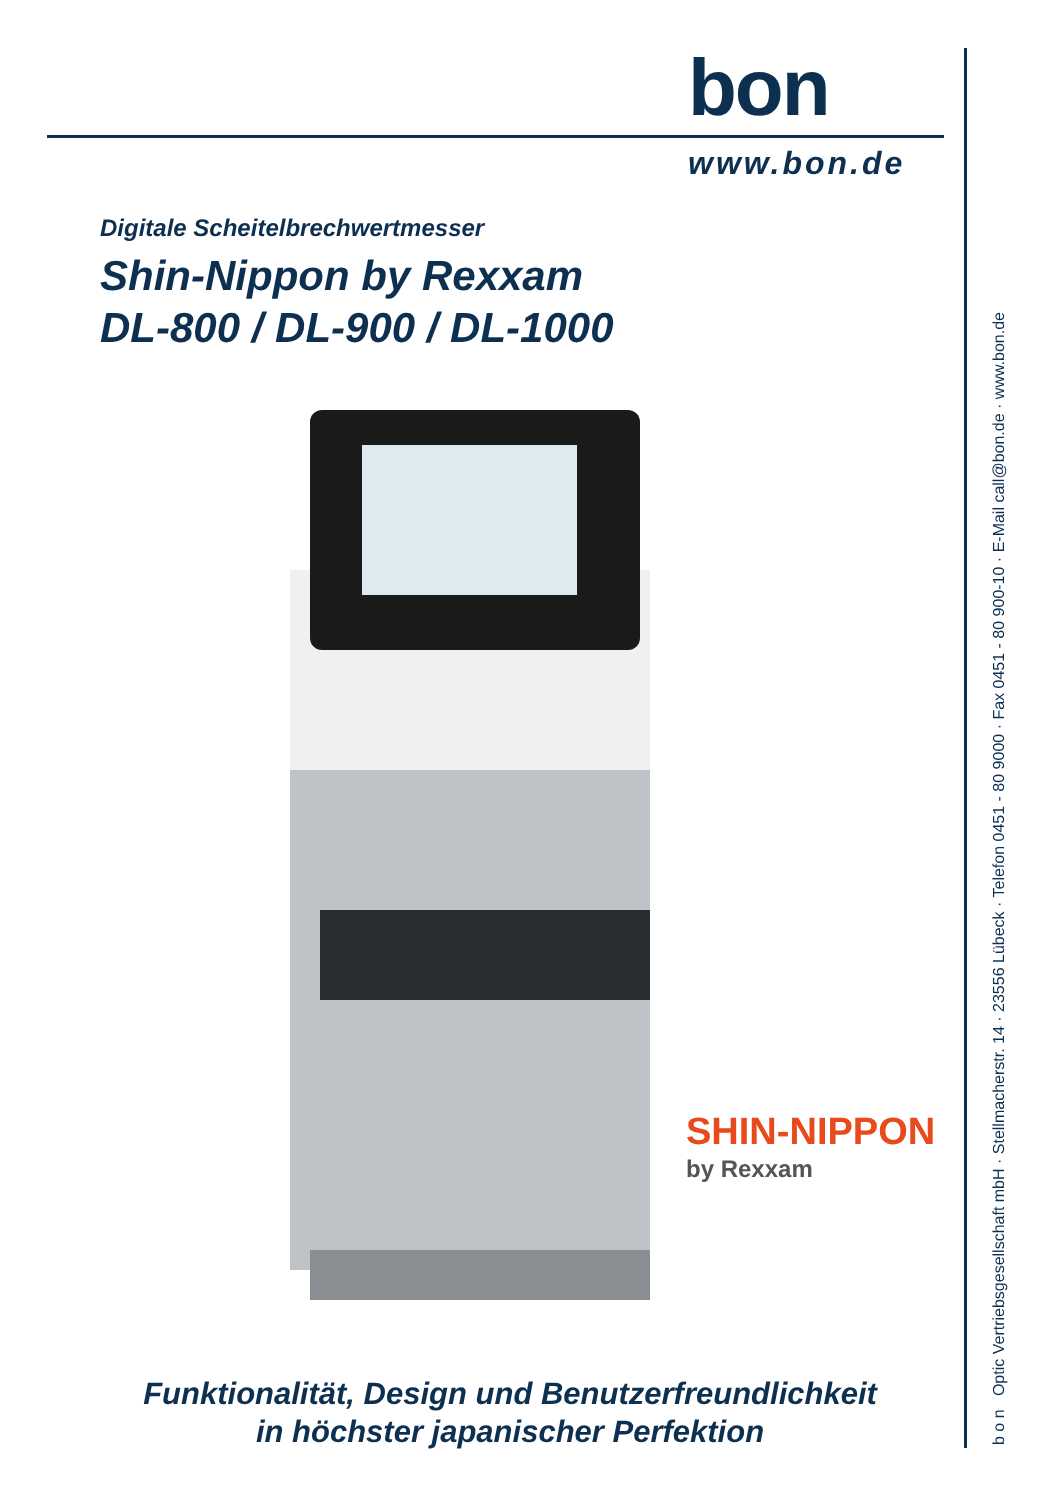bon
www.bon.de
Digitale Scheitelbrechwertmesser
Shin-Nippon by Rexxam
DL-800 / DL-900 / DL-1000
SHIN-NIPPON
by Rexxam
Funktionalität, Design und Benutzerfreundlichkeit
in höchster japanischer Perfektion
b o n Optic Vertriebsgesellschaft mbH · Stellmacherstr. 14 · 23556 Lübeck · Telefon 0451 - 80 9000 · Fax 0451 - 80 900-10 · E-Mail call@bon.de · www.bon.de